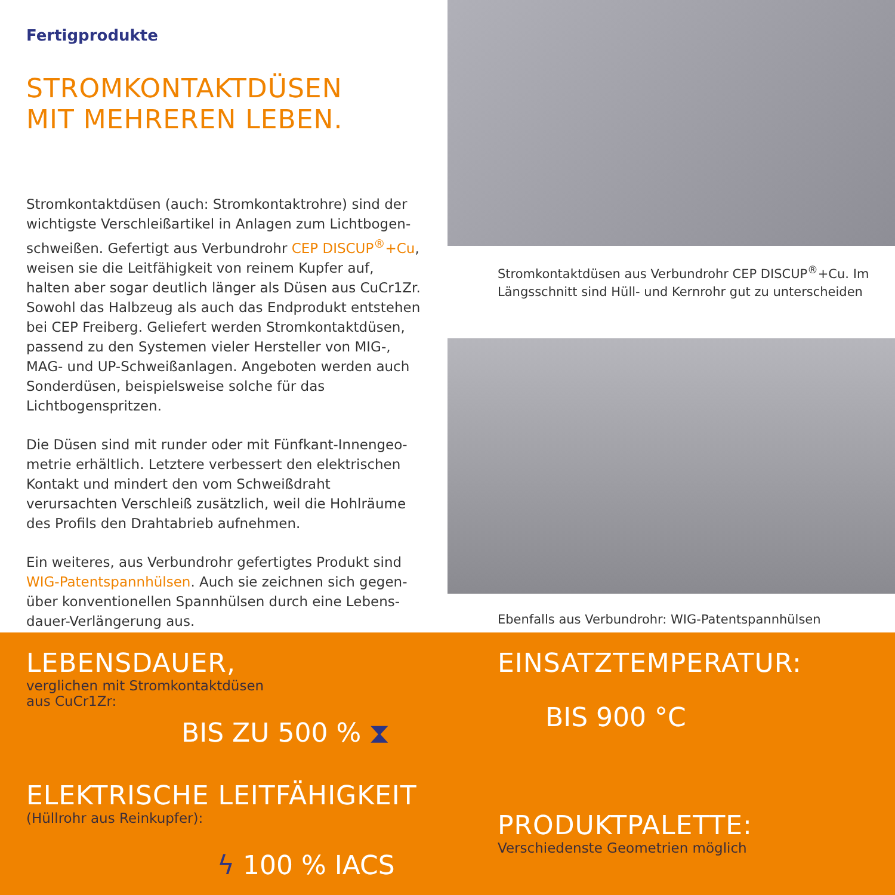Fertigprodukte
STROMKONTAKTDÜSEN
MIT MEHREREN LEBEN.
Stromkontaktdüsen (auch: Stromkontaktrohre) sind der wichtigste Verschleißartikel in Anlagen zum Lichtbogen­schweißen. Gefertigt aus Verbundrohr CEP DISCUP<sup>®</sup>+Cu, weisen sie die Leitfähigkeit von reinem Kupfer auf, halten aber sogar deutlich länger als Düsen aus CuCr1Zr. Sowohl das Halbzeug als auch das Endprodukt entstehen bei CEP Freiberg. Geliefert werden Stromkontaktdüsen, passend zu den Systemen vieler Hersteller von MIG-, MAG- und UP-Schweißanlagen. Angeboten werden auch Sonder­düsen, beispielsweise solche für das Lichtbogenspritzen.
Die Düsen sind mit runder oder mit Fünfkant-Innengeo­metrie erhältlich. Letztere verbessert den elektrischen Kontakt und mindert den vom Schweißdraht verursachten Verschleiß zusätzlich, weil die Hohlräume des Profils den Drahtabrieb aufnehmen.
Ein weiteres, aus Verbundrohr gefertigtes Produkt sind WIG-Patentspannhülsen. Auch sie zeichnen sich gegen­über konventionellen Spannhülsen durch eine Lebens­dauer-Verlängerung aus.
Stromkontaktdüsen aus Verbundrohr CEP DISCUP<sup>®</sup>+Cu. Im Längsschnitt sind Hüll- und Kernrohr gut zu unterscheiden
Ebenfalls aus Verbundrohr: WIG-Patentspannhülsen
LEBENSDAUER,
verglichen mit Stromkontaktdüsen
aus CuCr1Zr:
BIS ZU 500 % ⧗
ELEKTRISCHE LEITFÄHIGKEIT
(Hüllrohr aus Reinkupfer):
ϟ 100 % IACS
EINSATZTEMPERATUR:
BIS 900 °C
PRODUKTPALETTE:
Verschiedenste Geometrien möglich